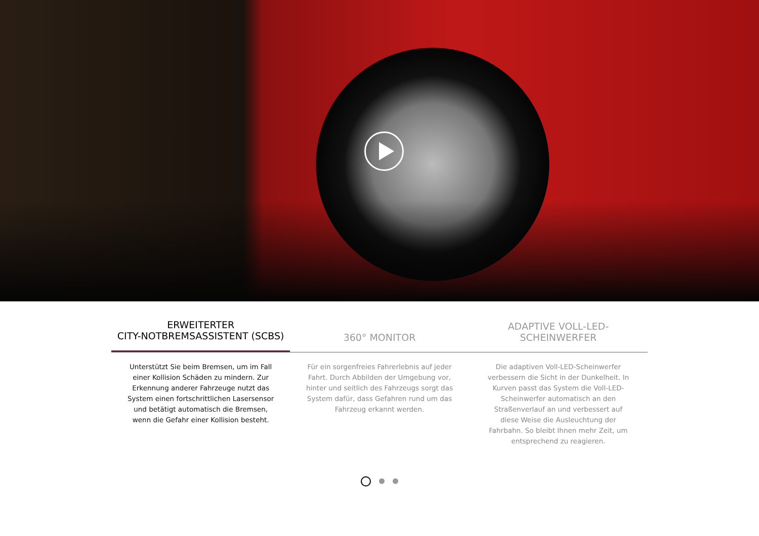ERWEITERTER
CITY-NOTBREMSASSISTENT (SCBS)
360° MONITOR ADAPTIVE VOLL-LED-
SCHEINWERFER
Unterstützt Sie beim Bremsen, um im Fall einer Kollision Schäden zu mindern. Zur Erkennung anderer Fahrzeuge nutzt das System einen fortschrittlichen Lasersensor und betätigt automatisch die Bremsen, wenn die Gefahr einer Kollision besteht.
Für ein sorgenfreies Fahrerlebnis auf jeder Fahrt. Durch Abbilden der Umgebung vor, hinter und seitlich des Fahrzeugs sorgt das System dafür, dass Gefahren rund um das Fahrzeug erkannt werden.
Die adaptiven Voll-LED-Scheinwerfer verbessern die Sicht in der Dunkelheit. In Kurven passt das System die Voll-LED-Scheinwerfer automatisch an den Straßenverlauf an und verbessert auf diese Weise die Ausleuchtung der Fahrbahn. So bleibt Ihnen mehr Zeit, um entsprechend zu reagieren.